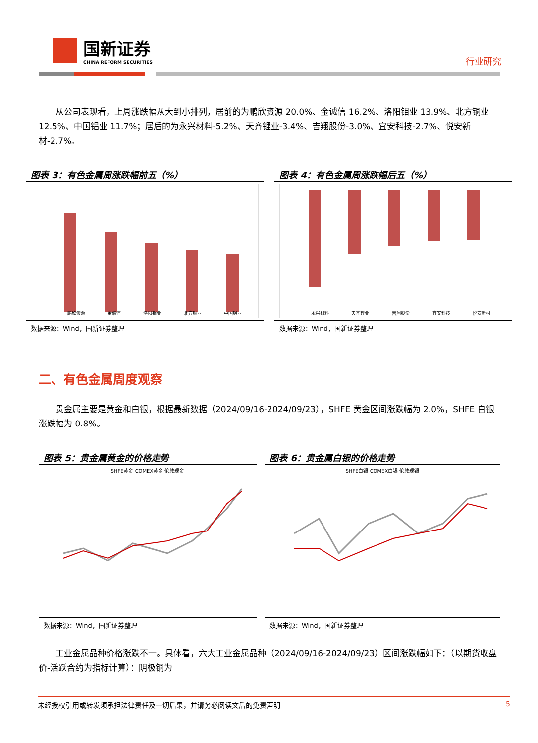国新证券
CHINA REFORM SECURITIES
行业研究
　　从公司表现看，上周涨跌幅从大到小排列，居前的为鹏欣资源 20.0%、金诚信 16.2%、洛阳钼业 13.9%、北方铜业 12.5%、中国铝业 11.7%；居后的为永兴材料-5.2%、天齐锂业-3.4%、吉翔股份-3.0%、宜安科技-2.7%、悦安新材-2.7%。
图表 3：有色金属周涨跌幅前五（%）
鹏欣资源 金诚信 洛阳钼业 北方铜业 中国铝业
数据来源：Wind，国新证券整理
图表 4：有色金属周涨跌幅后五（%）
永兴材料 天齐锂业 吉翔股份 宜安科技 悦安新材
数据来源：Wind，国新证券整理
二、有色金属周度观察
　　贵金属主要是黄金和白银，根据最新数据（2024/09/16-2024/09/23），SHFE 黄金区间涨跌幅为 2.0%，SHFE 白银涨跌幅为 0.8%。
图表 5：贵金属黄金的价格走势
SHFE黄金 COMEX黄金 伦敦现金
数据来源：Wind，国新证券整理
图表 6：贵金属白银的价格走势
SHFE白银 COMEX白银 伦敦现银
数据来源：Wind，国新证券整理
　　工业金属品种价格涨跌不一。具体看，六大工业金属品种（2024/09/16-2024/09/23）区间涨跌幅如下：（以期货收盘价-活跃合约为指标计算）：阴极铜为
未经授权引用或转发须承担法律责任及一切后果，并请务必阅读文后的免责声明 5